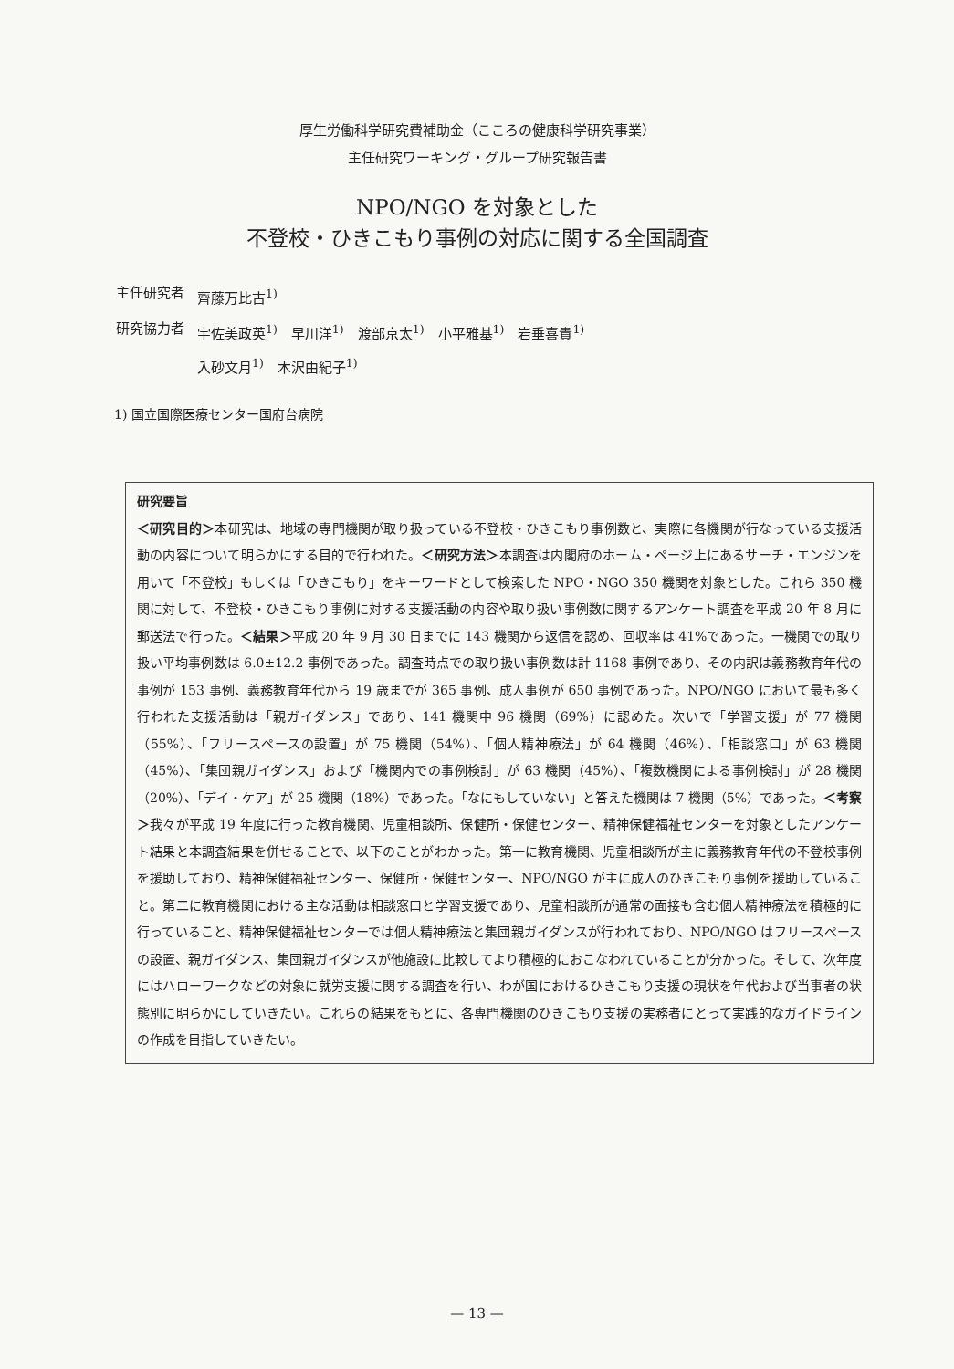厚生労働科学研究費補助金（こころの健康科学研究事業）
主任研究ワーキング・グループ研究報告書
NPO/NGO を対象とした
不登校・ひきこもり事例の対応に関する全国調査
| 主任研究者 | 齊藤万比古<sup>1)</sup> |
| 研究協力者 | 宇佐美政英<sup>1)</sup> 早川洋<sup>1)</sup> 渡部京太<sup>1)</sup> 小平雅基<sup>1)</sup> 岩垂喜貴<sup>1)</sup> 入砂文月<sup>1)</sup> 木沢由紀子<sup>1)</sup> |
1) 国立国際医療センター国府台病院
研究要旨
＜研究目的＞本研究は、地域の専門機関が取り扱っている不登校・ひきこもり事例数と、実際に各機関が行なっている支援活動の内容について明らかにする目的で行われた。＜研究方法＞本調査は内閣府のホーム・ページ上にあるサーチ・エンジンを用いて「不登校」もしくは「ひきこもり」をキーワードとして検索した NPO・NGO 350 機関を対象とした。これら 350 機関に対して、不登校・ひきこもり事例に対する支援活動の内容や取り扱い事例数に関するアンケート調査を平成 20 年 8 月に郵送法で行った。＜結果＞平成 20 年 9 月 30 日までに 143 機関から返信を認め、回収率は 41%であった。一機関での取り扱い平均事例数は 6.0±12.2 事例であった。調査時点での取り扱い事例数は計 1168 事例であり、その内訳は義務教育年代の事例が 153 事例、義務教育年代から 19 歳までが 365 事例、成人事例が 650 事例であった。NPO/NGO において最も多く行われた支援活動は「親ガイダンス」であり、141 機関中 96 機関（69%）に認めた。次いで「学習支援」が 77 機関（55%）、「フリースペースの設置」が 75 機関（54%）、「個人精神療法」が 64 機関（46%）、「相談窓口」が 63 機関（45%）、「集団親ガイダンス」および「機関内での事例検討」が 63 機関（45%）、「複数機関による事例検討」が 28 機関（20%）、「デイ・ケア」が 25 機関（18%）であった。「なにもしていない」と答えた機関は 7 機関（5%）であった。＜考察＞我々が平成 19 年度に行った教育機関、児童相談所、保健所・保健センター、精神保健福祉センターを対象としたアンケート結果と本調査結果を併せることで、以下のことがわかった。第一に教育機関、児童相談所が主に義務教育年代の不登校事例を援助しており、精神保健福祉センター、保健所・保健センター、NPO/NGO が主に成人のひきこもり事例を援助していること。第二に教育機関における主な活動は相談窓口と学習支援であり、児童相談所が通常の面接も含む個人精神療法を積極的に行っていること、精神保健福祉センターでは個人精神療法と集団親ガイダンスが行われており、NPO/NGO はフリースペースの設置、親ガイダンス、集団親ガイダンスが他施設に比較してより積極的におこなわれていることが分かった。そして、次年度にはハローワークなどの対象に就労支援に関する調査を行い、わが国におけるひきこもり支援の現状を年代および当事者の状態別に明らかにしていきたい。これらの結果をもとに、各専門機関のひきこもり支援の実務者にとって実践的なガイドラインの作成を目指していきたい。
— 13 —